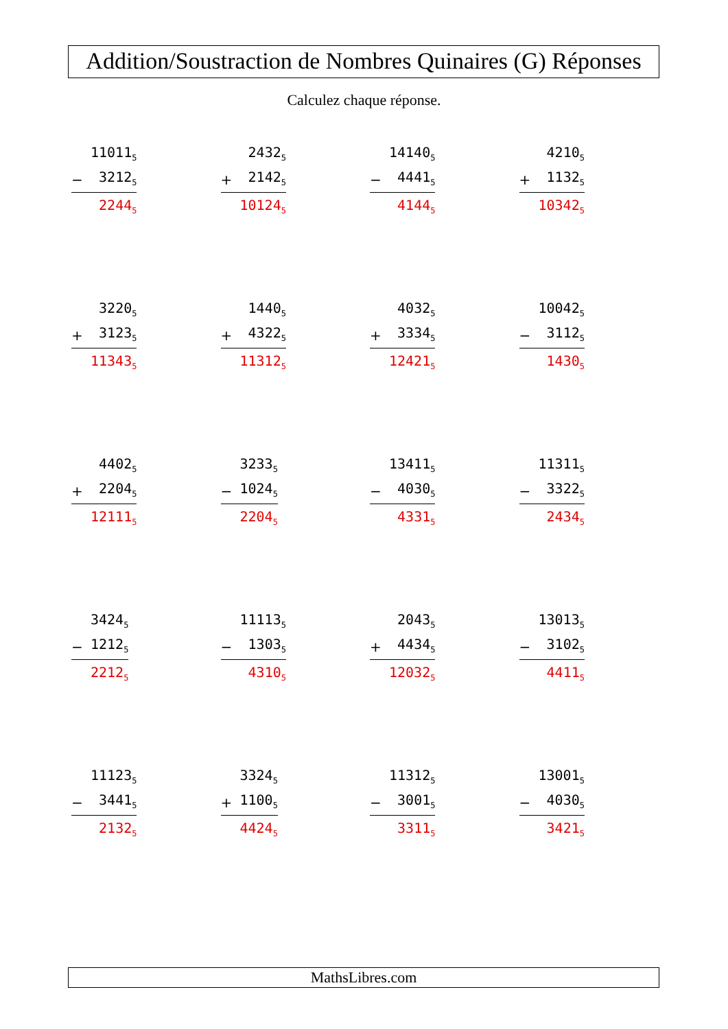Addition/Soustraction de Nombres Quinaires (G) Réponses
Calculez chaque réponse.
| | 11011<sub>5</sub> |
| − | 3212<sub>5</sub> |
| | 2244<sub>5</sub> |
| | 2432<sub>5</sub> |
| + | 2142<sub>5</sub> |
| | 10124<sub>5</sub> |
| | 14140<sub>5</sub> |
| − | 4441<sub>5</sub> |
| | 4144<sub>5</sub> |
| | 4210<sub>5</sub> |
| + | 1132<sub>5</sub> |
| | 10342<sub>5</sub> |
| | 3220<sub>5</sub> |
| + | 3123<sub>5</sub> |
| | 11343<sub>5</sub> |
| | 1440<sub>5</sub> |
| + | 4322<sub>5</sub> |
| | 11312<sub>5</sub> |
| | 4032<sub>5</sub> |
| + | 3334<sub>5</sub> |
| | 12421<sub>5</sub> |
| | 10042<sub>5</sub> |
| − | 3112<sub>5</sub> |
| | 1430<sub>5</sub> |
| | 4402<sub>5</sub> |
| + | 2204<sub>5</sub> |
| | 12111<sub>5</sub> |
| | 3233<sub>5</sub> |
| − | 1024<sub>5</sub> |
| | 2204<sub>5</sub> |
| | 13411<sub>5</sub> |
| − | 4030<sub>5</sub> |
| | 4331<sub>5</sub> |
| | 11311<sub>5</sub> |
| − | 3322<sub>5</sub> |
| | 2434<sub>5</sub> |
| | 3424<sub>5</sub> |
| − | 1212<sub>5</sub> |
| | 2212<sub>5</sub> |
| | 11113<sub>5</sub> |
| − | 1303<sub>5</sub> |
| | 4310<sub>5</sub> |
| | 2043<sub>5</sub> |
| + | 4434<sub>5</sub> |
| | 12032<sub>5</sub> |
| | 13013<sub>5</sub> |
| − | 3102<sub>5</sub> |
| | 4411<sub>5</sub> |
| | 11123<sub>5</sub> |
| − | 3441<sub>5</sub> |
| | 2132<sub>5</sub> |
| | 3324<sub>5</sub> |
| + | 1100<sub>5</sub> |
| | 4424<sub>5</sub> |
| | 11312<sub>5</sub> |
| − | 3001<sub>5</sub> |
| | 3311<sub>5</sub> |
| | 13001<sub>5</sub> |
| − | 4030<sub>5</sub> |
| | 3421<sub>5</sub> |
MathsLibres.com